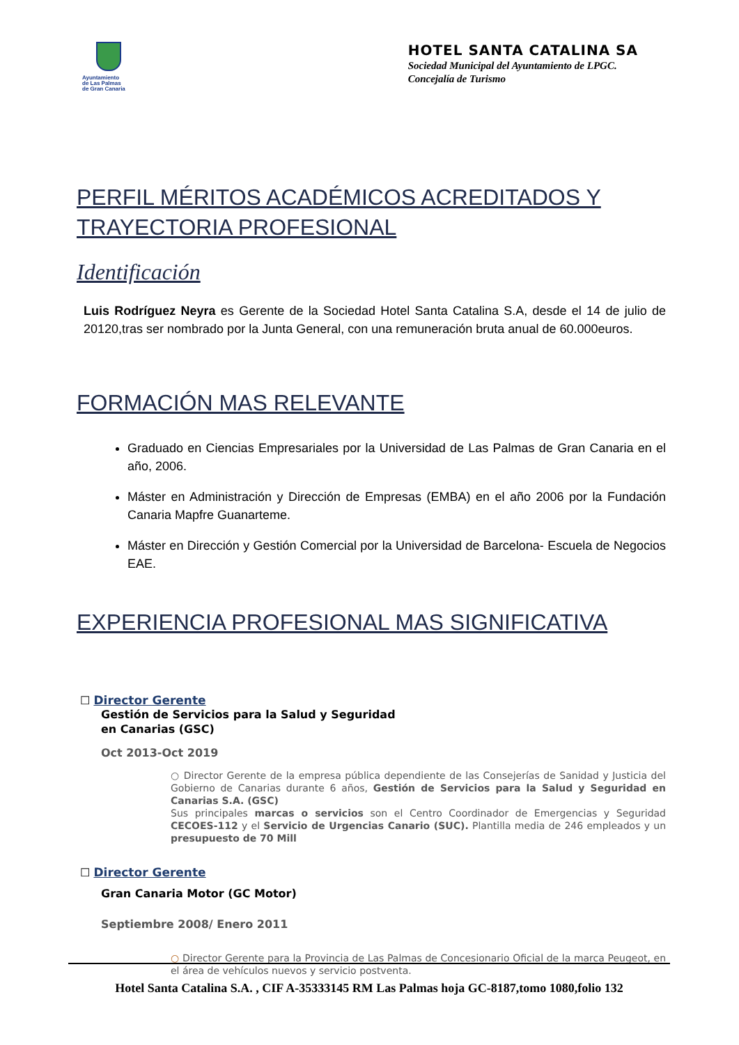Ayuntamiento
de Las Palmas
de Gran Canaria
HOTEL SANTA CATALINA SA
Sociedad Municipal del Ayuntamiento de LPGC.
Concejalía de Turismo
PERFIL MÉRITOS ACADÉMICOS ACREDITADOS Y TRAYECTORIA PROFESIONAL
Identificación
Luis Rodríguez Neyra es Gerente de la Sociedad Hotel Santa Catalina S.A, desde el 14 de julio de 20120,tras ser nombrado por la Junta General, con una remuneración bruta anual de 60.000euros.
FORMACIÓN MAS RELEVANTE
Graduado en Ciencias Empresariales por la Universidad de Las Palmas de Gran Canaria en el año, 2006.
Máster en Administración y Dirección de Empresas (EMBA) en el año 2006 por la Fundación Canaria Mapfre Guanarteme.
Máster en Dirección y Gestión Comercial por la Universidad de Barcelona- Escuela de Negocios EAE.
EXPERIENCIA PROFESIONAL MAS SIGNIFICATIVA
☐ Director Gerente
Gestión de Servicios para la Salud y Seguridad
en Canarias (GSC)
Oct 2013-Oct 2019
○ Director Gerente de la empresa pública dependiente de las Consejerías de Sanidad y Justicia del Gobierno de Canarias durante 6 años, Gestión de Servicios para la Salud y Seguridad en Canarias S.A. (GSC)
Sus principales marcas o servicios son el Centro Coordinador de Emergencias y Seguridad CECOES-112 y el Servicio de Urgencias Canario (SUC). Plantilla media de 246 empleados y un presupuesto de 70 Mill
☐ Director Gerente
Gran Canaria Motor (GC Motor)
Septiembre 2008/ Enero 2011
○ Director Gerente para la Provincia de Las Palmas de Concesionario Oficial de la marca Peugeot, en el área de vehículos nuevos y servicio postventa.
Hotel Santa Catalina S.A. , CIF A-35333145 RM Las Palmas hoja GC-8187,tomo 1080,folio 132